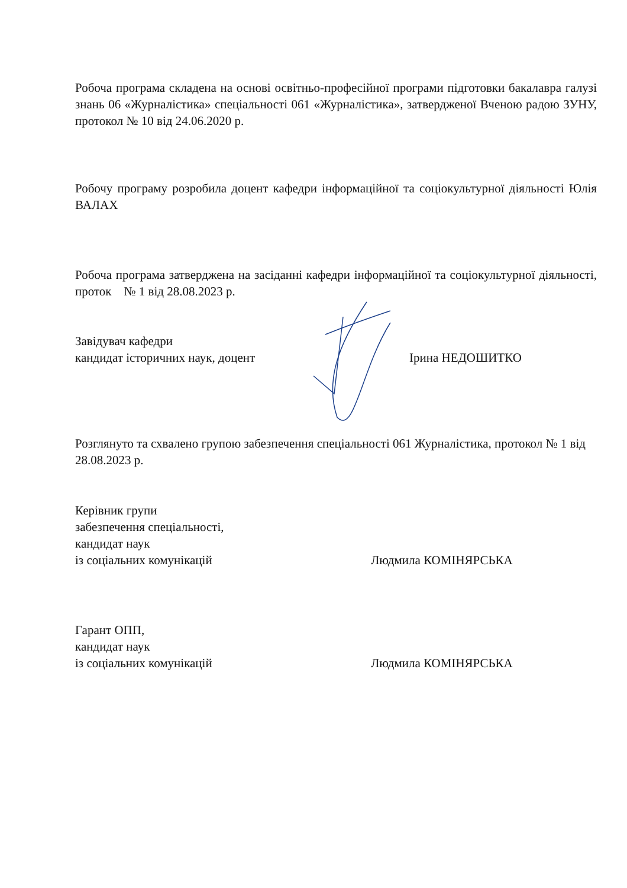Робоча програма складена на основі освітньо-професійної програми підготовки бакалавра галузі знань 06 «Журналістика» спеціальності 061 «Журналістика», затвердженої Вченою радою ЗУНУ, протокол № 10 від 24.06.2020 р.
Робочу програму розробила доцент кафедри інформаційної та соціокультурної діяльності Юлія ВАЛАХ
Робоча програма затверджена на засіданні кафедри інформаційної та соціокультурної діяльності, проток № 1 від 28.08.2023 р.
Завідувач кафедри
кандидат історичних наук, доцент
Ірина НЕДОШИТКО
Розглянуто та схвалено групою забезпечення спеціальності 061 Журналістика, протокол № 1 від 28.08.2023 р.
Керівник групи
забезпечення спеціальності,
кандидат наук
із соціальних комунікацій
Людмила КОМІНЯРСЬКА
Гарант ОПП,
кандидат наук
із соціальних комунікацій
Людмила КОМІНЯРСЬКА